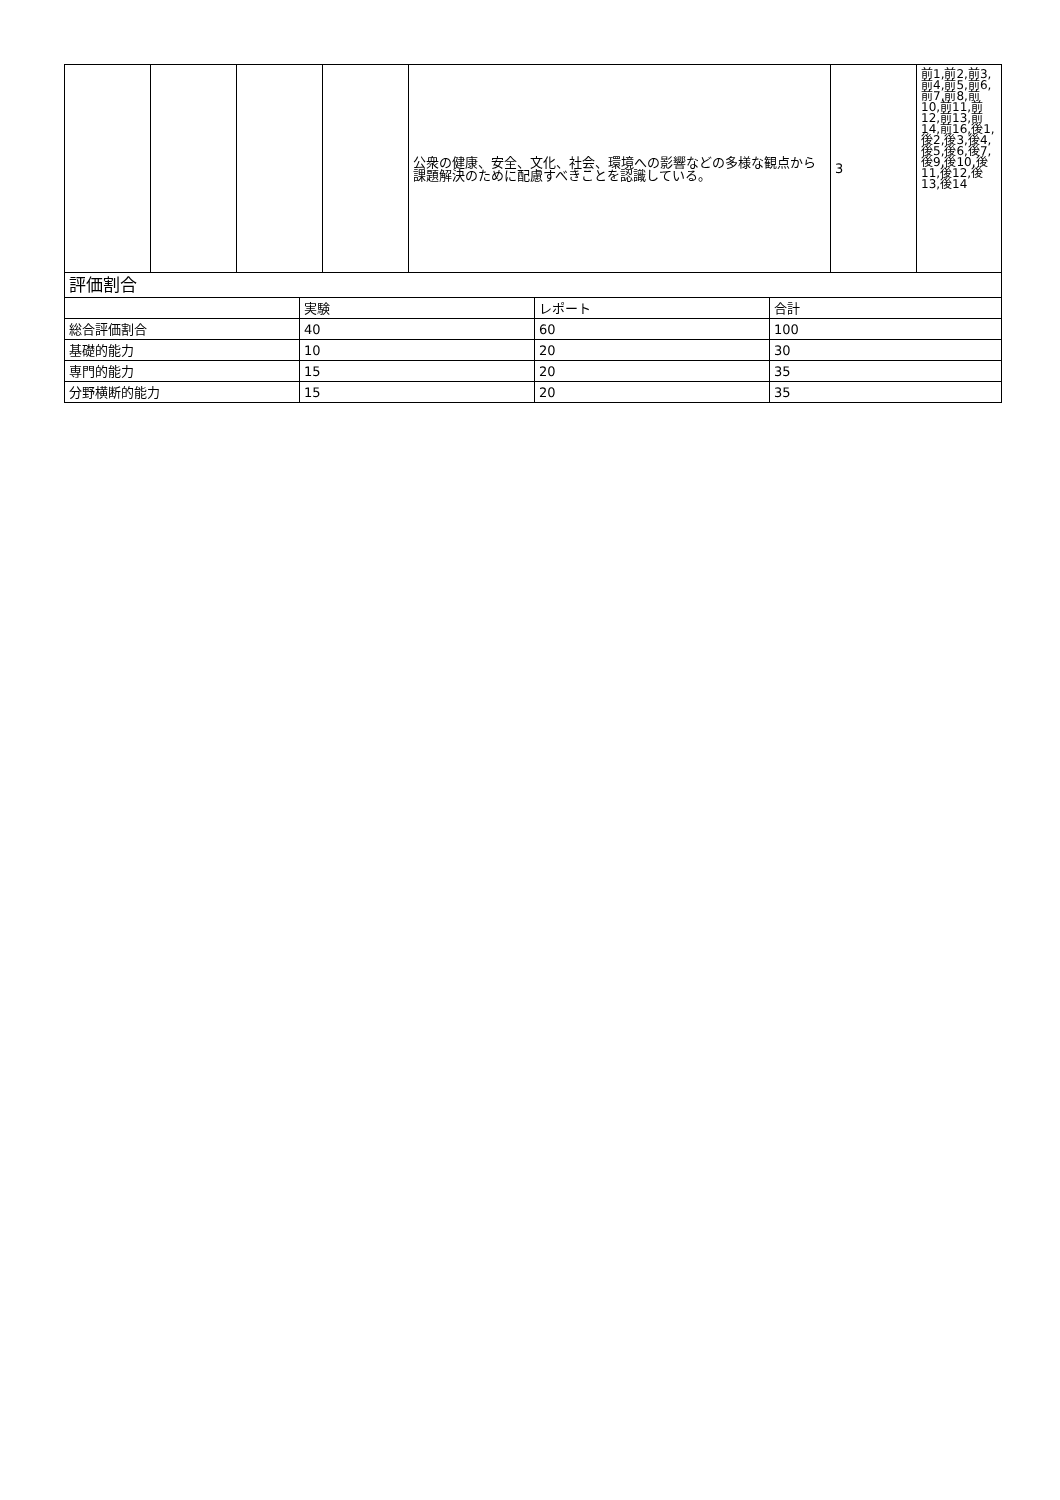| | | | | 公衆の健康、安全、文化、社会、環境への影響などの多様な観点から課題解決のために配慮すべきことを認識している。 | 3 | 前1,前2,前3,前4,前5,前6,前7,前8,前10,前11,前12,前13,前14,前16,後1,後2,後3,後4,後5,後6,後7,後9,後10,後11,後12,後13,後14 |
| 評価割合 | | | |
| --- | --- | --- | --- |
| | 実験 | レポート | 合計 |
| 総合評価割合 | 40 | 60 | 100 |
| 基礎的能力 | 10 | 20 | 30 |
| 専門的能力 | 15 | 20 | 35 |
| 分野横断的能力 | 15 | 20 | 35 |